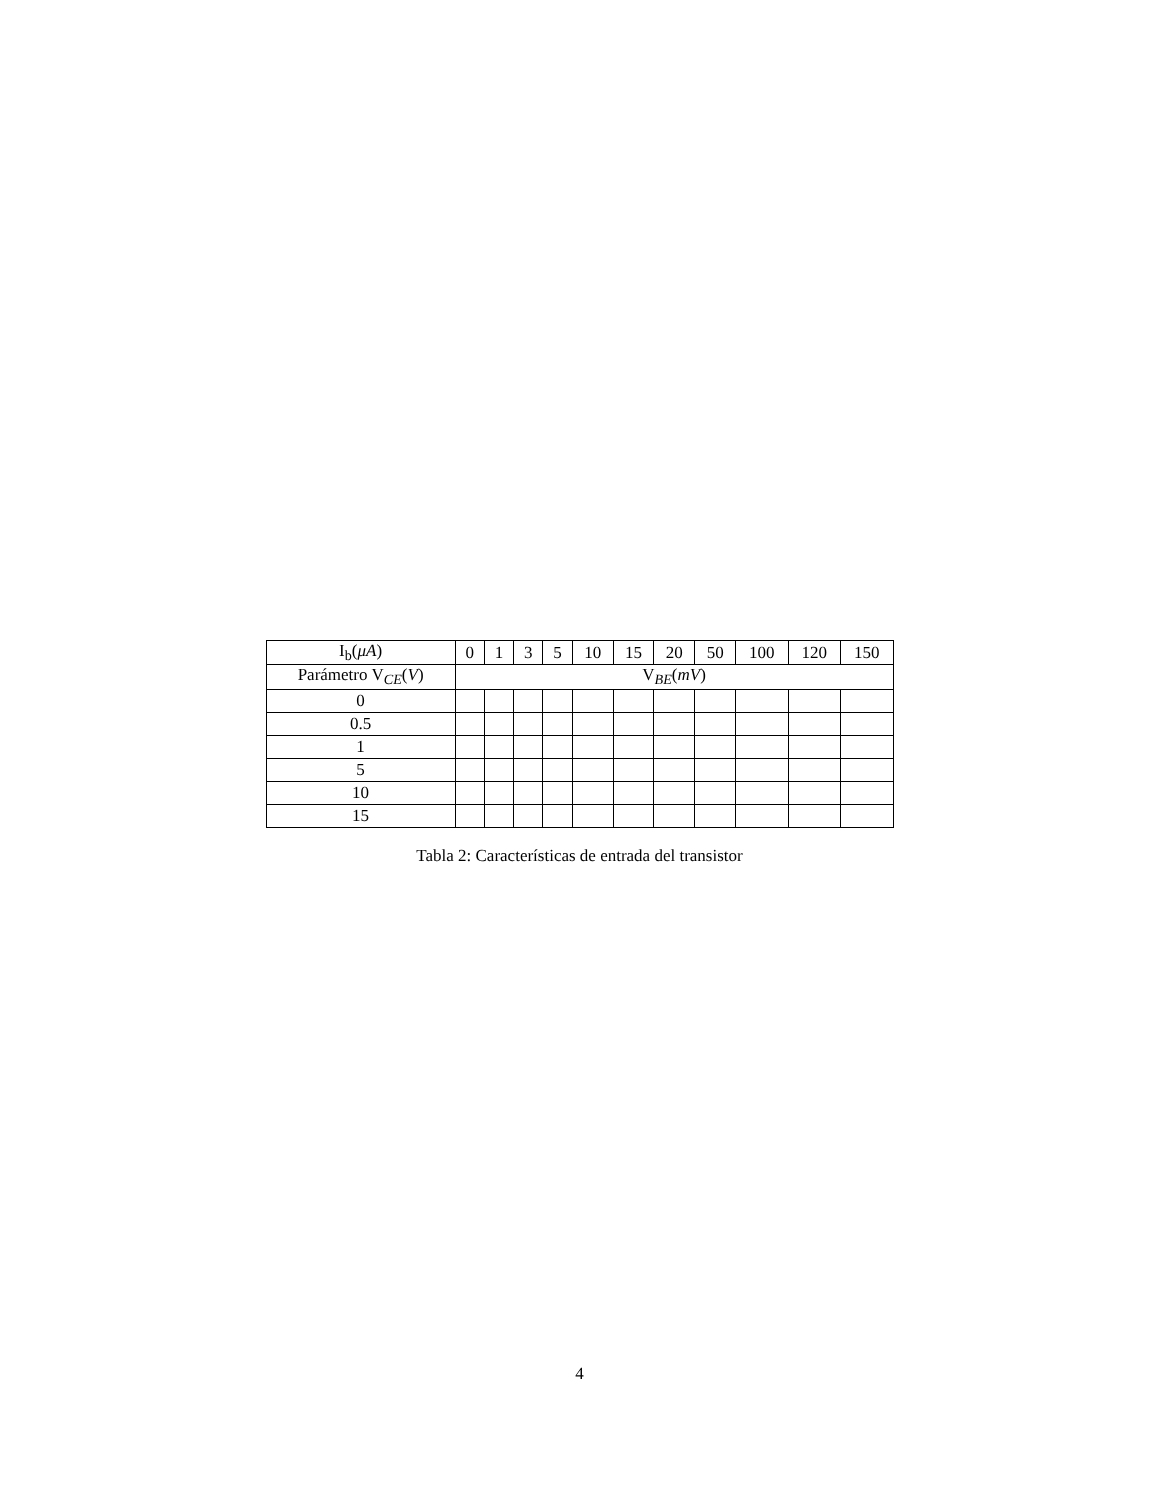| I<sub>b</sub>( μA ) | 0 | 1 | 3 | 5 | 10 | 15 | 20 | 50 | 100 | 120 | 150 |
| --- | --- | --- | --- | --- | --- | --- | --- | --- | --- | --- | --- |
| Parámetro V<sub>CE</sub>( V ) | V<sub>BE</sub>( mV ) | | | | | | | | | | |
| 0 | | | | | | | | | | | |
| 0.5 | | | | | | | | | | | |
| 1 | | | | | | | | | | | |
| 5 | | | | | | | | | | | |
| 10 | | | | | | | | | | | |
| 15 | | | | | | | | | | | |
Tabla 2: Características de entrada del transistor
4